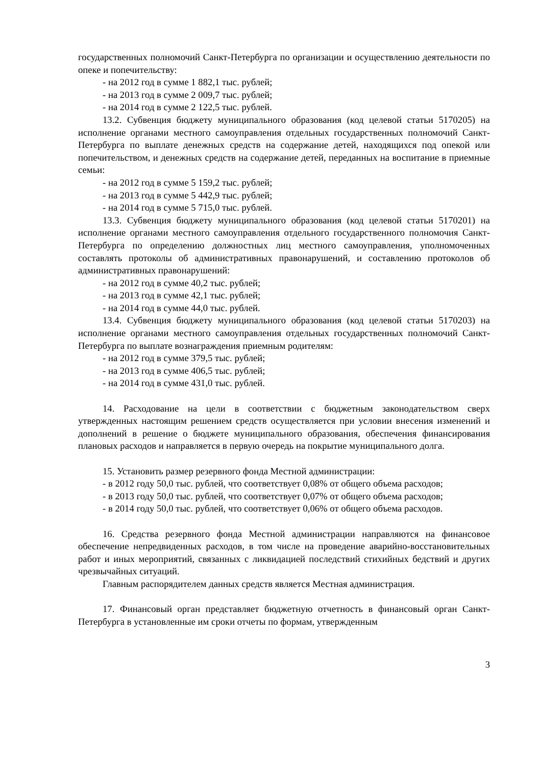государственных полномочий Санкт-Петербурга по организации и осуществлению деятельности по опеке и попечительству:
- на 2012 год в сумме 1 882,1 тыс. рублей;
- на 2013 год в сумме 2 009,7 тыс. рублей;
- на 2014 год в сумме 2 122,5 тыс. рублей.
13.2. Субвенция бюджету муниципального образования (код целевой статьи 5170205) на исполнение органами местного самоуправления отдельных государственных полномочий Санкт-Петербурга по выплате денежных средств на содержание детей, находящихся под опекой или попечительством, и денежных средств на содержание детей, переданных на воспитание в приемные семьи:
- на 2012 год в сумме 5 159,2 тыс. рублей;
- на 2013 год в сумме 5 442,9 тыс. рублей;
- на 2014 год в сумме 5 715,0 тыс. рублей.
13.3. Субвенция бюджету муниципального образования (код целевой статьи 5170201) на исполнение органами местного самоуправления отдельного государственного полномочия Санкт-Петербурга по определению должностных лиц местного самоуправления, уполномоченных составлять протоколы об административных правонарушений, и составлению протоколов об административных правонарушений:
- на 2012 год в сумме 40,2 тыс. рублей;
- на 2013 год в сумме 42,1 тыс. рублей;
- на 2014 год в сумме 44,0 тыс. рублей.
13.4. Субвенция бюджету муниципального образования (код целевой статьи 5170203) на исполнение органами местного самоуправления отдельных государственных полномочий Санкт-Петербурга по выплате вознаграждения приемным родителям:
- на 2012 год в сумме 379,5 тыс. рублей;
- на 2013 год в сумме 406,5 тыс. рублей;
- на 2014 год в сумме 431,0 тыс. рублей.
14. Расходование на цели в соответствии с бюджетным законодательством сверх утвержденных настоящим решением средств осуществляется при условии внесения изменений и дополнений в решение о бюджете муниципального образования, обеспечения финансирования плановых расходов и направляется в первую очередь на покрытие муниципального долга.
15. Установить размер резервного фонда Местной администрации:
- в 2012 году 50,0 тыс. рублей, что соответствует 0,08% от общего объема расходов;
- в 2013 году 50,0 тыс. рублей, что соответствует 0,07% от общего объема расходов;
- в 2014 году 50,0 тыс. рублей, что соответствует 0,06% от общего объема расходов.
16. Средства резервного фонда Местной администрации направляются на финансовое обеспечение непредвиденных расходов, в том числе на проведение аварийно-восстановительных работ и иных мероприятий, связанных с ликвидацией последствий стихийных бедствий и других чрезвычайных ситуаций.
Главным распорядителем данных средств является Местная администрация.
17. Финансовый орган представляет бюджетную отчетность в финансовый орган Санкт-Петербурга в установленные им сроки отчеты по формам, утвержденным
3